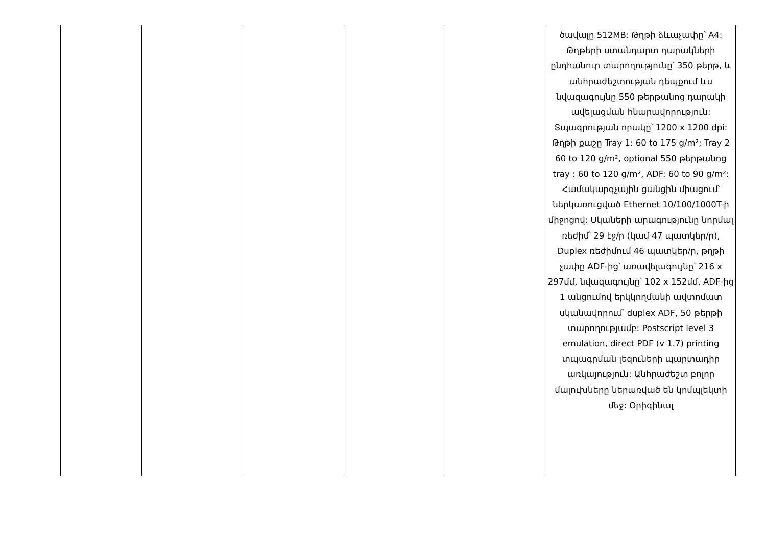| | | | | | ծավալը 512MB: Թղթի ձևաչափը՝ A4: Թղթերի ստանդարտ դարակների ընդհանուր տարողությունը՝ 350 թերթ, և անհրաժեշտության դեպքում ևս նվազագույնը 550 թերթանոց դարակի ավելացման հնարավորություն: Տպագրության որակը՝ 1200 x 1200 dpi: Թղթի քաշը Tray 1: 60 to 175 g/m²; Tray 2 60 to 120 g/m², optional 550 թերթանոց tray : 60 to 120 g/m², ADF: 60 to 90 g/m²: Համակարգչային ցանցին միացում՝ ներկառուցված Ethernet 10/100/1000T-ի միջոցով: Սկաների արագությունը նորմալ ռեժիմ՝ 29 էջ/ր (կամ 47 պատկեր/ր), Duplex ռեժիմում 46 պատկեր/ր, թղթի չափը ADF-ից՝ առավելագույնը՝ 216 x 297մմ, նվազագույնը՝ 102 x 152մմ, ADF-ից 1 անցումով երկկողմանի ավտոմատ սկանավորում՝ duplex ADF, 50 թերթի տարողությամբ: Postscript level 3 emulation, direct PDF (v 1.7) printing տպագրման լեզուների պարտադիր առկայություն: Անհրաժեշտ բոլոր մալուխները ներառված են կոմպլեկտի մեջ: Օրիգինալ |